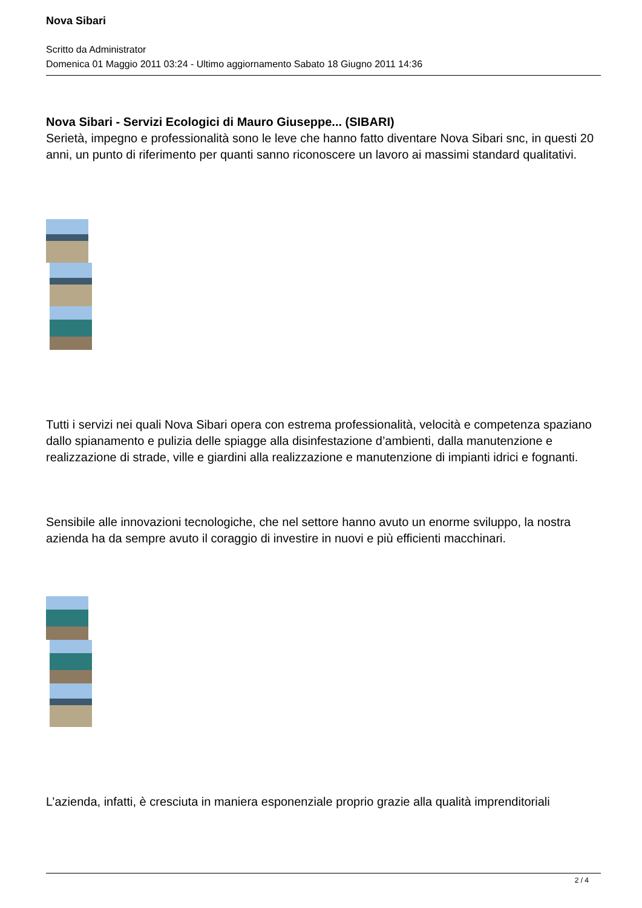Nova Sibari
Scritto da Administrator
Domenica 01 Maggio 2011 03:24 - Ultimo aggiornamento Sabato 18 Giugno 2011 14:36
Nova Sibari - Servizi Ecologici di Mauro Giuseppe... (SIBARI)
Serietà, impegno e professionalità sono le leve che hanno fatto diventare Nova Sibari snc, in questi 20 anni, un punto di riferimento per quanti sanno riconoscere un lavoro ai massimi standard qualitativi.
Tutti i servizi nei quali Nova Sibari opera con estrema professionalità, velocità e competenza spaziano dallo spianamento e pulizia delle spiagge alla disinfestazione d’ambienti, dalla manutenzione e realizzazione di strade, ville e giardini alla realizzazione e manutenzione di impianti idrici e fognanti.
Sensibile alle innovazioni tecnologiche, che nel settore hanno avuto un enorme sviluppo, la nostra azienda ha da sempre avuto il coraggio di investire in nuovi e più efficienti macchinari.
L’azienda, infatti, è cresciuta in maniera esponenziale proprio grazie alla qualità imprenditoriali
2 / 4